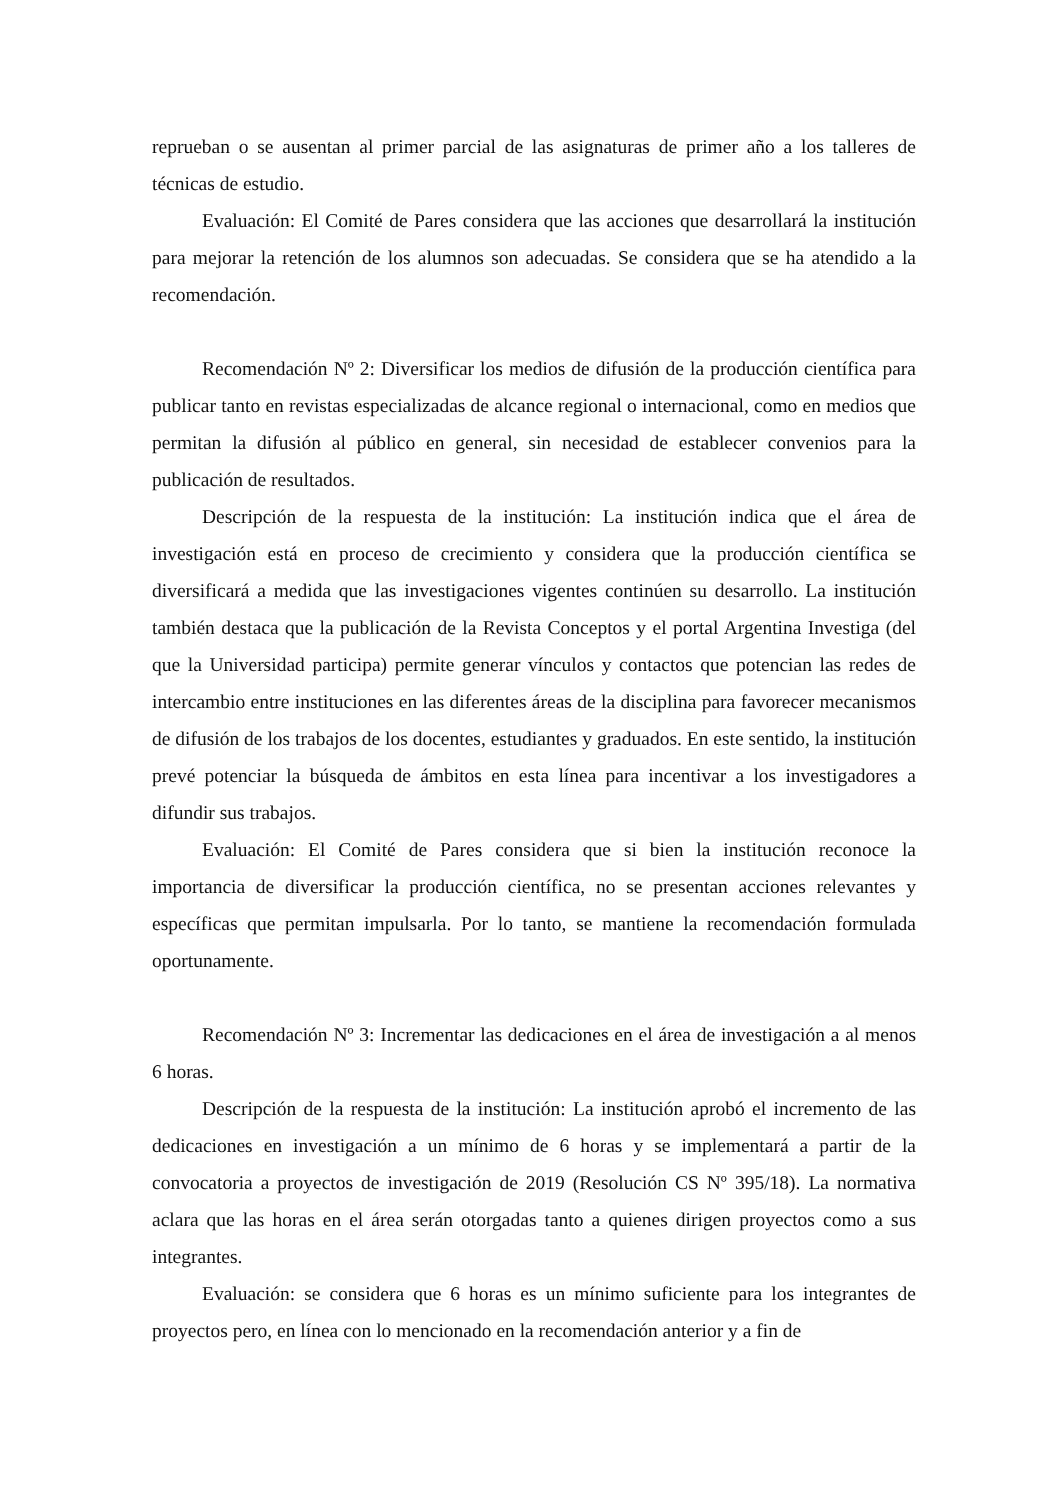reprueban o se ausentan al primer parcial de las asignaturas de primer año a los talleres de técnicas de estudio.
Evaluación: El Comité de Pares considera que las acciones que desarrollará la institución para mejorar la retención de los alumnos son adecuadas. Se considera que se ha atendido a la recomendación.
Recomendación Nº 2: Diversificar los medios de difusión de la producción científica para publicar tanto en revistas especializadas de alcance regional o internacional, como en medios que permitan la difusión al público en general, sin necesidad de establecer convenios para la publicación de resultados.
Descripción de la respuesta de la institución: La institución indica que el área de investigación está en proceso de crecimiento y considera que la producción científica se diversificará a medida que las investigaciones vigentes continúen su desarrollo. La institución también destaca que la publicación de la Revista Conceptos y el portal Argentina Investiga (del que la Universidad participa) permite generar vínculos y contactos que potencian las redes de intercambio entre instituciones en las diferentes áreas de la disciplina para favorecer mecanismos de difusión de los trabajos de los docentes, estudiantes y graduados. En este sentido, la institución prevé potenciar la búsqueda de ámbitos en esta línea para incentivar a los investigadores a difundir sus trabajos.
Evaluación: El Comité de Pares considera que si bien la institución reconoce la importancia de diversificar la producción científica, no se presentan acciones relevantes y específicas que permitan impulsarla. Por lo tanto, se mantiene la recomendación formulada oportunamente.
Recomendación Nº 3: Incrementar las dedicaciones en el área de investigación a al menos 6 horas.
Descripción de la respuesta de la institución: La institución aprobó el incremento de las dedicaciones en investigación a un mínimo de 6 horas y se implementará a partir de la convocatoria a proyectos de investigación de 2019 (Resolución CS Nº 395/18). La normativa aclara que las horas en el área serán otorgadas tanto a quienes dirigen proyectos como a sus integrantes.
Evaluación: se considera que 6 horas es un mínimo suficiente para los integrantes de proyectos pero, en línea con lo mencionado en la recomendación anterior y a fin de